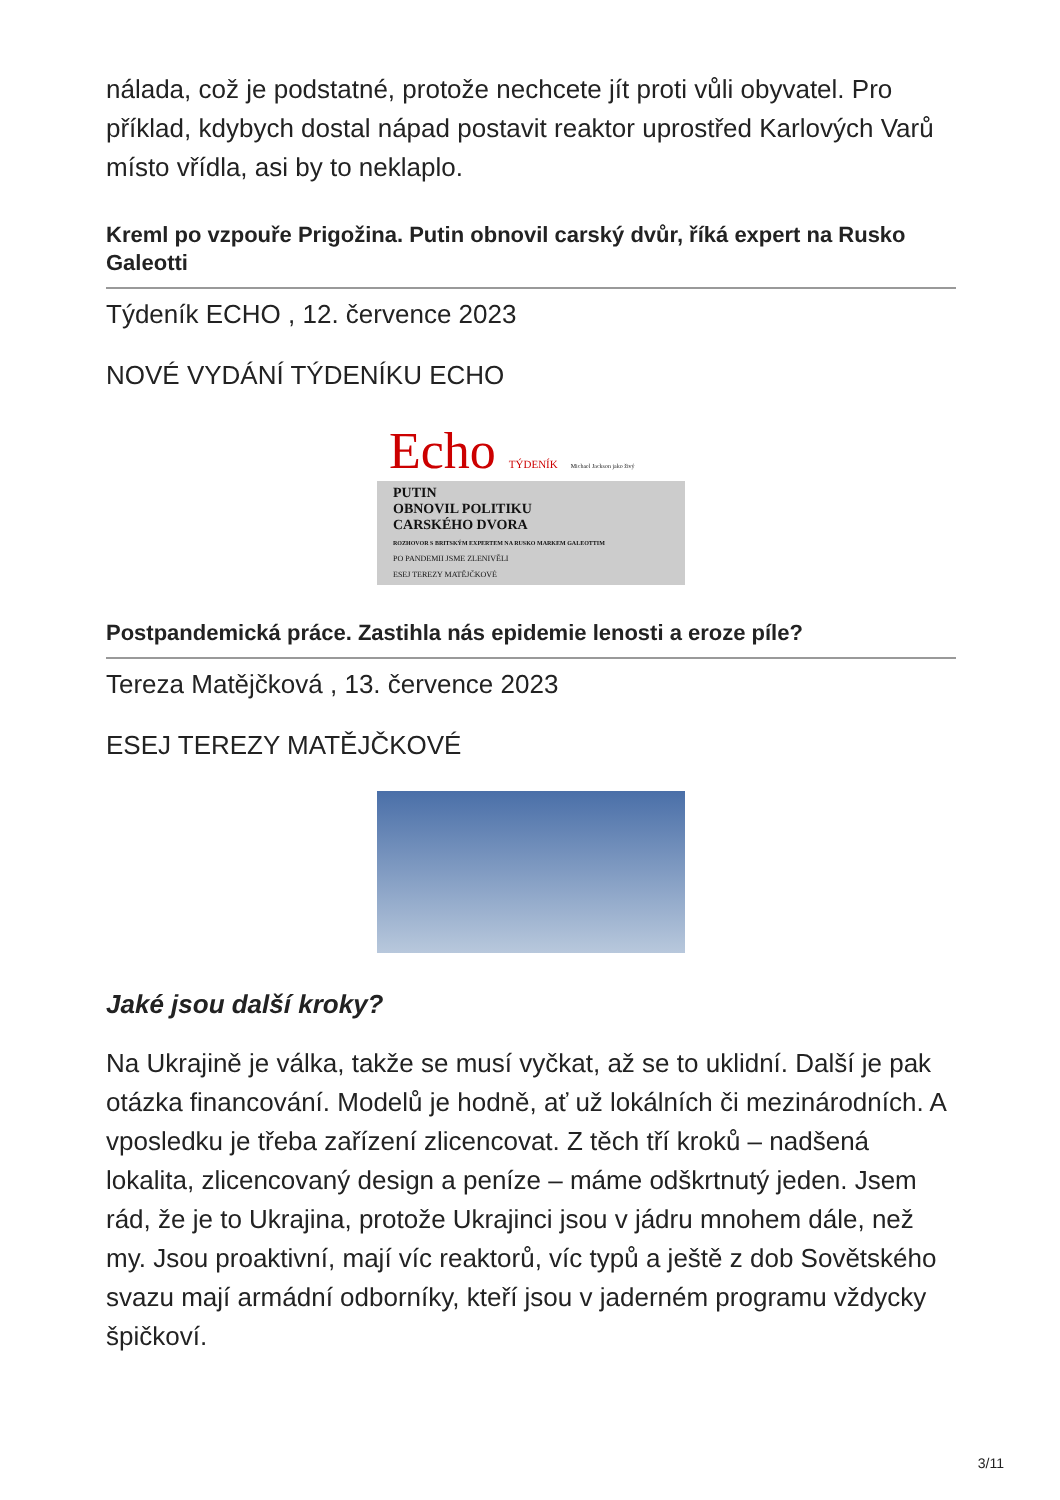nálada, což je podstatné, protože nechcete jít proti vůli obyvatel. Pro příklad, kdybych dostal nápad postavit reaktor uprostřed Karlových Varů místo vřídla, asi by to neklaplo.
Kreml po vzpouře Prigožina. Putin obnovil carský dvůr, říká expert na Rusko Galeotti
Týdeník ECHO , 12. července 2023
NOVÉ VYDÁNÍ TÝDENÍKU ECHO
Echo TÝDENÍK Michael Jackson jako živý
PUTIN
OBNOVIL POLITIKU
CARSKÉHO DVORA
ROZHOVOR S BRITSKÝM EXPERTEM NA RUSKO MARKEM GALEOTTIM
PO PANDEMII JSME ZLENIVĚLI
ESEJ TEREZY MATĚJČKOVÉ
Postpandemická práce. Zastihla nás epidemie lenosti a eroze píle?
Tereza Matějčková , 13. července 2023
ESEJ TEREZY MATĚJČKOVÉ
Jaké jsou další kroky?
Na Ukrajině je válka, takže se musí vyčkat, až se to uklidní. Další je pak otázka financování. Modelů je hodně, ať už lokálních či mezinárodních. A vposledku je třeba zařízení zlicencovat. Z těch tří kroků – nadšená lokalita, zlicencovaný design a peníze – máme odškrtnutý jeden. Jsem rád, že je to Ukrajina, protože Ukrajinci jsou v jádru mnohem dále, než my. Jsou proaktivní, mají víc reaktorů, víc typů a ještě z dob Sovětského svazu mají armádní odborníky, kteří jsou v jaderném programu vždycky špičkoví.
3/11